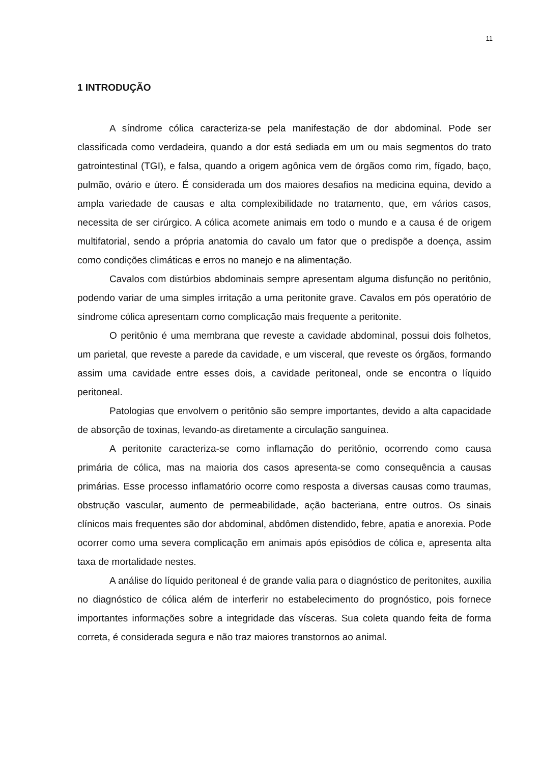11
1 INTRODUÇÃO
A síndrome cólica caracteriza-se pela manifestação de dor abdominal. Pode ser classificada como verdadeira, quando a dor está sediada em um ou mais segmentos do trato gatrointestinal (TGI), e falsa, quando a origem agônica vem de órgãos como rim, fígado, baço, pulmão, ovário e útero. É considerada um dos maiores desafios na medicina equina, devido a ampla variedade de causas e alta complexibilidade no tratamento, que, em vários casos, necessita de ser cirúrgico. A cólica acomete animais em todo o mundo e a causa é de origem multifatorial, sendo a própria anatomia do cavalo um fator que o predispõe a doença, assim como condições climáticas e erros no manejo e na alimentação.
Cavalos com distúrbios abdominais sempre apresentam alguma disfunção no peritônio, podendo variar de uma simples irritação a uma peritonite grave. Cavalos em pós operatório de síndrome cólica apresentam como complicação mais frequente a peritonite.
O peritônio é uma membrana que reveste a cavidade abdominal, possui dois folhetos, um parietal, que reveste a parede da cavidade, e um visceral, que reveste os órgãos, formando assim uma cavidade entre esses dois, a cavidade peritoneal, onde se encontra o líquido peritoneal.
Patologias que envolvem o peritônio são sempre importantes, devido a alta capacidade de absorção de toxinas, levando-as diretamente a circulação sanguínea.
A peritonite caracteriza-se como inflamação do peritônio, ocorrendo como causa primária de cólica, mas na maioria dos casos apresenta-se como consequência a causas primárias. Esse processo inflamatório ocorre como resposta a diversas causas como traumas, obstrução vascular, aumento de permeabilidade, ação bacteriana, entre outros. Os sinais clínicos mais frequentes são dor abdominal, abdômen distendido, febre, apatia e anorexia. Pode ocorrer como uma severa complicação em animais após episódios de cólica e, apresenta alta taxa de mortalidade nestes.
A análise do líquido peritoneal é de grande valia para o diagnóstico de peritonites, auxilia no diagnóstico de cólica além de interferir no estabelecimento do prognóstico, pois fornece importantes informações sobre a integridade das vísceras. Sua coleta quando feita de forma correta, é considerada segura e não traz maiores transtornos ao animal.